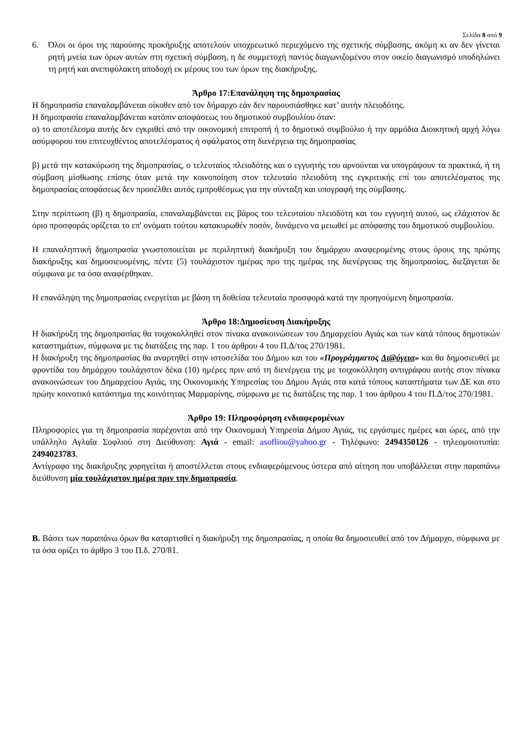Σελίδα 8 από 9
6. Όλοι οι όροι της παρούσης προκήρυξης αποτελούν υποχρεωτικό περιεχόμενο της σχετικής σύμβασης, ακόμη κι αν δεν γίνεται ρητή μνεία των όρων αυτών στη σχετική σύμβαση, η δε συμμετοχή παντός διαγωνιζομένου στον οικείο διαγωνισμό υποδηλώνει τη ρητή και ανεπιφύλακτη αποδοχή εκ μέρους του των όρων της διακήρυξης.
Άρθρο 17:Επανάληψη της δημοπρασίας
Η δημοπρασία επαναλαμβάνεται οίκοθεν από τον δήμαρχο εάν δεν παρουσιάσθηκε κατ’ αυτήν πλειοδότης.
Η δημοπρασία επαναλαμβάνεται κατόπιν αποφάσεως του δημοτικού συμβουλίου όταν:
α) το αποτέλεσμα αυτής δεν εγκριθεί από την οικονομική επιτροπή ή το δημοτικό συμβούλιο ή την αρμόδια Διοικητική αρχή λόγω ασύμφορου του επιτευχθέντος αποτελέσματος ή σφάλματος στη διενέργεια της δημοπρασίας
β) μετά την κατακύρωση της δημοπρασίας, ο τελευταίος πλειοδότης και ο εγγυητής του αρνούνται να υπογράψουν τα πρακτικά, ή τη σύμβαση μίσθωσης επίσης όταν μετά την κοινοποίηση στον τελευταίο πλειοδότη της εγκριτικής επί του αποτελέσματος της δημοπρασίας αποφάσεως δεν προσέλθει αυτός εμπροθέσμως για την σύνταξη και υπογραφή της σύμβασης.
Στην περίπτωση (β) η δημοπρασία, επαναλαμβάνεται εις βάρος του τελευταίου πλειοδότη και του εγγυητή αυτού, ως ελάχιστον δε όριο προσφοράς ορίζεται το επ' ονόματι τούτου κατακυρωθέν ποσόν, δυνάμενο να μειωθεί με απόφασης του δημοτικού συμβουλίου.
Η επαναληπτική δημοπρασία γνωστοποιείται με περιληπτική διακήρυξη του δημάρχου αναφερομένης στους όρους της πρώτης διακήρυξης και δημοσιευομένης, πέντε (5) τουλάχιστον ημέρας προ της ημέρας της διενέργειας της δημοπρασίας, διεξάγεται δε σύμφωνα με τα όσα αναφέρθηκαν.
Η επανάληψη της δημοπρασίας ενεργείται με βάση τη δοθείσα τελευταία προσφορά κατά την προηγούμενη δημοπρασία.
Άρθρο 18:Δημοσίευση Διακήρυξης
Η διακήρυξη της δημοπρασίας θα τοιχοκολληθεί στον πίνακα ανακοινώσεων του Δημαρχείου Αγιάς και των κατά τόπους δημοτικών καταστημάτων, σύμφωνα με τις διατάξεις της παρ. 1 του άρθρου 4 του Π.Δ/τος 270/1981.
Η διακήρυξη της δημοπρασίας θα αναρτηθεί στην ιστοσελίδα του Δήμου και του «Προγράμματος Δι@ύγεια» και θα δημοσιευθεί με φροντίδα του δημάρχου τουλάχιστον δέκα (10) ημέρες πριν από τη διενέργεια της με τοιχοκόλληση αντιγράφου αυτής στον πίνακα ανακοινώσεων του Δημαρχείου Αγιάς, της Οικονομικής Υπηρεσίας του Δήμου Αγιάς στα κατά τόπους καταστήματα των ΔΕ και στο πρώην κοινοτικό κατάστημα της κοινότητας Μαρμαρίνης, σύμφωνα με τις διατάξεις της παρ. 1 του άρθρου 4 του Π.Δ/τος 270/1981.
Άρθρο 19: Πληροφόρηση ενδιαφερομένων
Πληροφορίες για τη δημοπρασία παρέχονται από την Οικονομική Υπηρεσία Δήμου Αγιάς, τις εργάσιμες ημέρες και ώρες, από την υπάλληλο Αγλαΐα Σοφλιού στη Διεύθυνση: Αγιά - email: asofliou@yahoo.gr - Τηλέφωνο: 2494350126 - τηλεομοιοτυπία: 2494023783.
Αντίγραφο της διακήρυξης χορηγείται ή αποστέλλεται στους ενδιαφερόμενους ύστερα από αίτηση που υποβάλλεται στην παραπάνω διεύθυνση μία τουλάχιστον ημέρα πριν την δημοπρασία.
Β. Βάσει των παραπάνω όρων θα καταρτισθεί η διακήρυξη της δημοπρασίας, η οποία θα δημοσιευθεί από τον Δήμαρχο, σύμφωνα με τα όσα ορίζει το άρθρο 3 του Π.δ. 270/81.